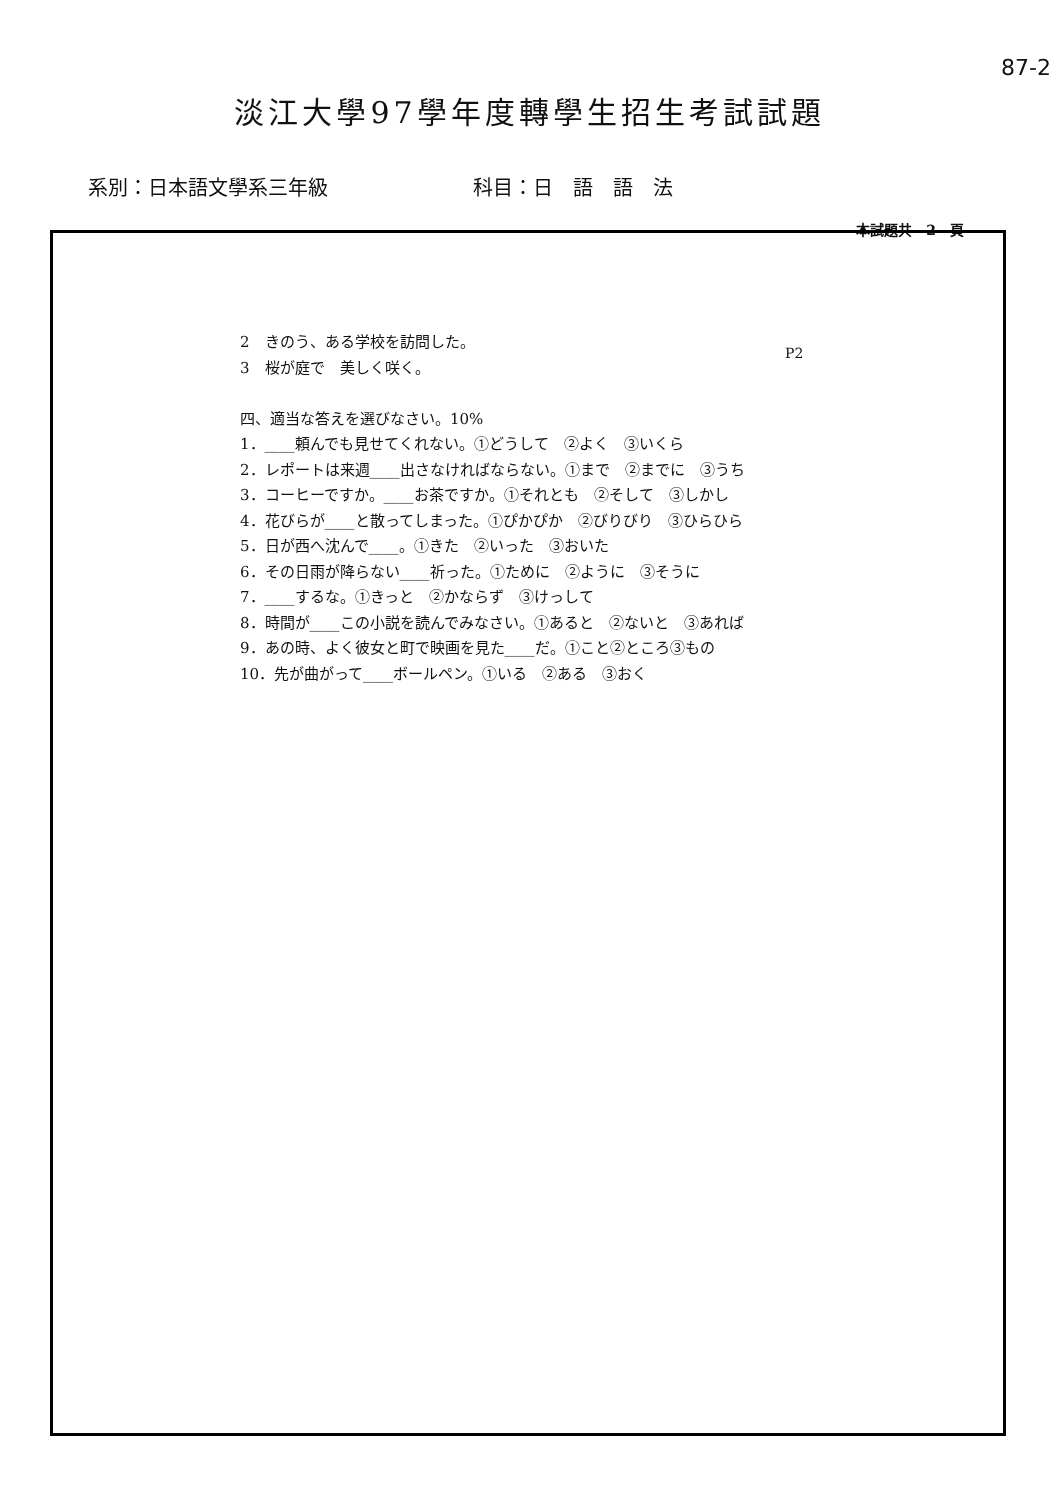87-2
淡江大學97學年度轉學生招生考試試題
系別：日本語文學系三年級 科目：日　語　語　法
本試題共　2　頁
P2
2　きのう、ある学校を訪問した。
3　桜が庭で　美しく咲く。
四、適当な答えを選びなさい。10%
1．____頼んでも見せてくれない。①どうして　②よく　③いくら
2．レポートは来週____出さなければならない。①まで　②までに　③うち
3．コーヒーですか。____お茶ですか。①それとも　②そして　③しかし
4．花びらが____と散ってしまった。①ぴかぴか　②びりびり　③ひらひら
5．日が西へ沈んで____。①きた　②いった　③おいた
6．その日雨が降らない____祈った。①ために　②ように　③そうに
7．____するな。①きっと　②かならず　③けっして
8．時間が____この小説を読んでみなさい。①あると　②ないと　③あれば
9．あの時、よく彼女と町で映画を見た____だ。①こと②ところ③もの
10．先が曲がって____ボールペン。①いる　②ある　③おく